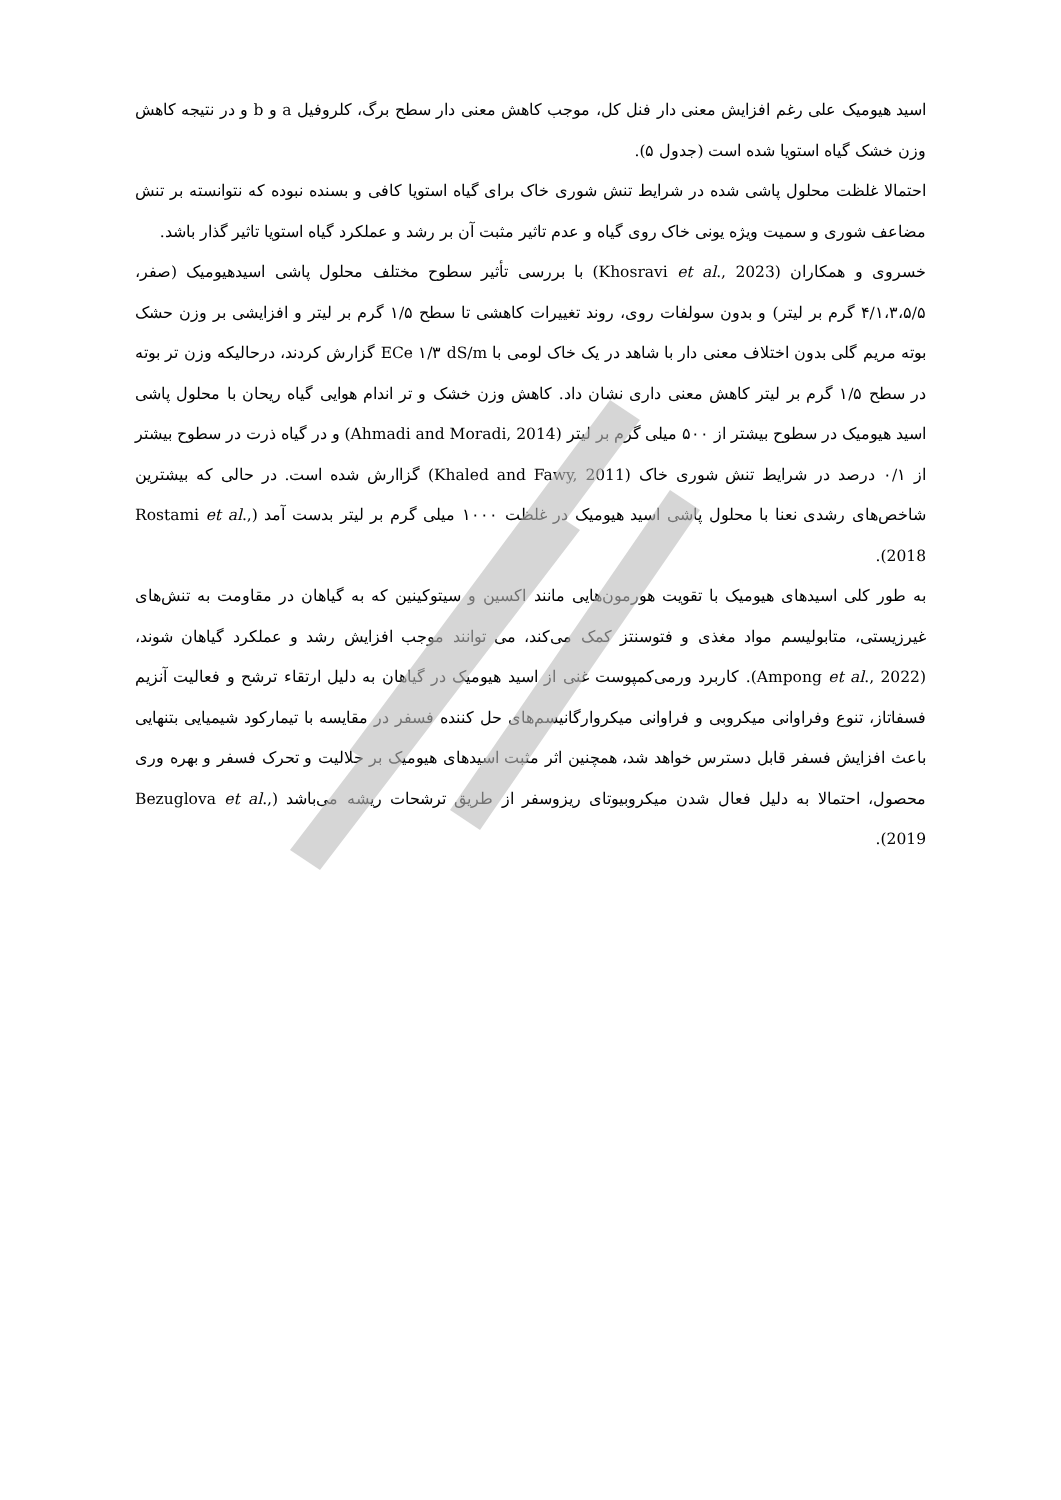اسید هیومیک علی رغم افزایش معنی دار فنل کل، موجب کاهش معنی دار سطح برگ، کلروفیل a و b و در نتیجه کاهش وزن خشک گیاه استویا شده است (جدول ۵).
احتمالا غلظت محلول پاشی شده در شرایط تنش شوری خاک برای گیاه استویا کافی و بسنده نبوده که نتوانسته بر تنش مضاعف شوری و سمیت ویژه یونی خاک روی گیاه و عدم تاثیر مثبت آن بر رشد و عملکرد گیاه استویا تاثیر گذار باشد.
خسروی و همکاران (Khosravi et al., 2023) با بررسی تأثیر سطوح مختلف محلول پاشی اسیدهیومیک (صفر، ۴/۱،۳،۵/۵ گرم بر لیتر) و بدون سولفات روی، روند تغییرات کاهشی تا سطح ۱/۵ گرم بر لیتر و افزایشی بر وزن حشک بوته مریم گلی بدون اختلاف معنی دار با شاهد در یک خاک لومی با ECe ۱/۳ dS/m گزارش کردند، درحالیکه وزن تر بوته در سطح ۱/۵ گرم بر لیتر کاهش معنی داری نشان داد. کاهش وزن خشک و تر اندام هوایی گیاه ریحان با محلول پاشی اسید هیومیک در سطوح بیشتر از ۵۰۰ میلی گرم بر لیتر (Ahmadi and Moradi, 2014) و در گیاه ذرت در سطوح بیشتر از ۰/۱ درصد در شرایط تنش شوری خاک (Khaled and Fawy, 2011) گزاارش شده است. در حالی که بیشترین شاخص‌های رشدی نعنا با محلول پاشی اسید هیومیک در غلظت ۱۰۰۰ میلی گرم بر لیتر بدست آمد (Rostami et al., 2018).
به طور کلی اسیدهای هیومیک با تقویت هورمون‌هایی مانند اکسین و سیتوکینین که به گیاهان در مقاومت به تنش‌های غیرزیستی، متابولیسم مواد مغذی و فتوسنتز کمک می‌کند، می توانند موجب افزایش رشد و عملکرد گیاهان شوند، (Ampong et al., 2022). کاربرد ورمی‌کمپوست غنی از اسید هیومیک در گیاهان به دلیل ارتقاء ترشح و فعالیت آنزیم فسفاتاز، تنوع وفراوانی میکروبی و فراوانی میکروارگانیسم‌های حل کننده فسفر در مقایسه با تیمارکود شیمیایی بتنهایی باعث افزایش فسفر قابل دسترس خواهد شد، همچنین اثر مثبت اسیدهای هیومیک بر حلالیت و تحرک فسفر و بهره وری محصول، احتمالا به دلیل فعال شدن میکروبیوتای ریزوسفر از طریق ترشحات ریشه می‌باشد (Bezuglova et al., 2019).